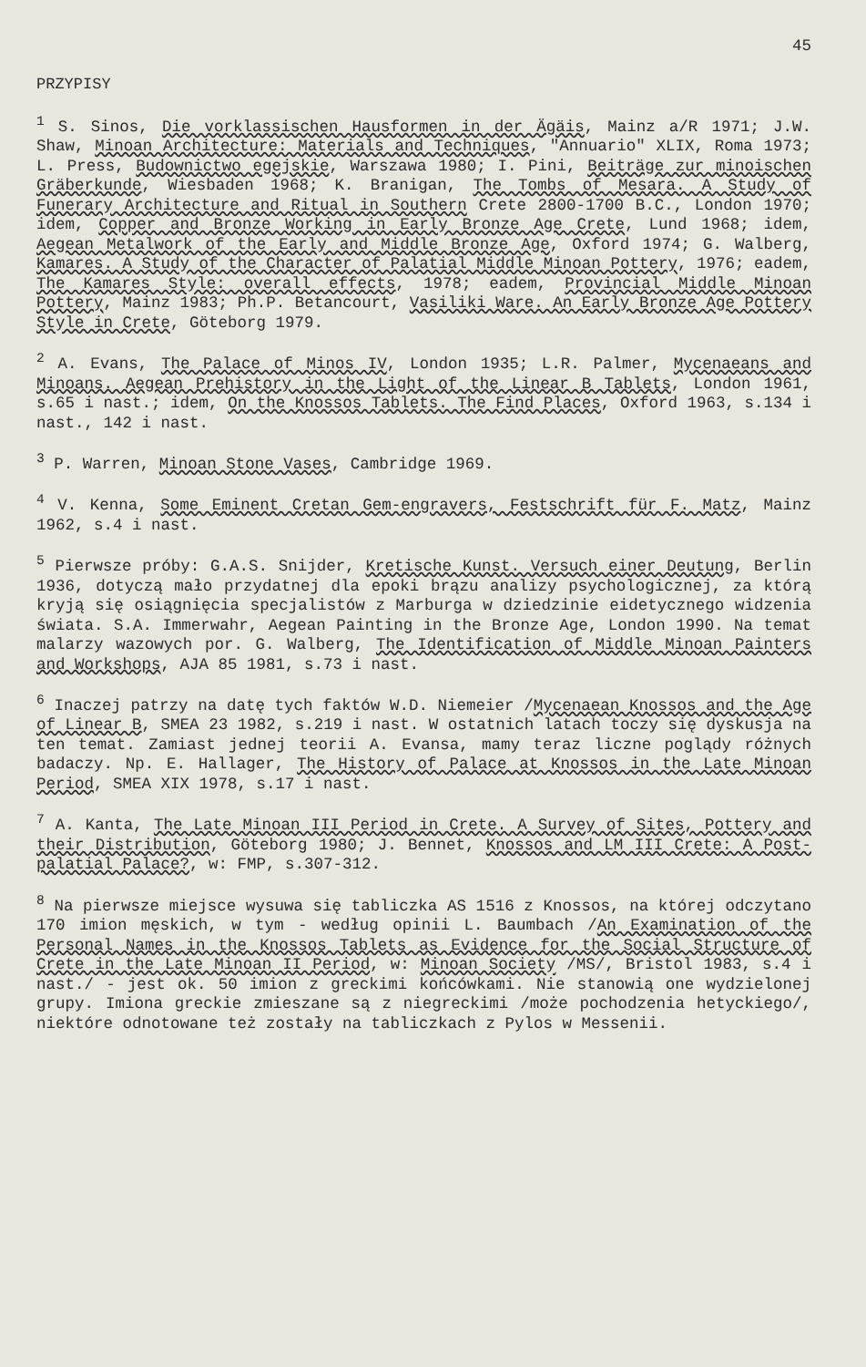45
PRZYPISY
<sup>1</sup> S. Sinos, Die vorklassischen Hausformen in der Ägäis, Mainz a/R 1971; J.W. Shaw, Minoan Architecture: Materials and Techniques, "Annuario" XLIX, Roma 1973; L. Press, Budownictwo egejskie, Warszawa 1980; I. Pini, Beiträge zur minoischen Gräberkunde, Wiesbaden 1968; K. Branigan, The Tombs of Mesara. A Study of Funerary Architecture and Ritual in Southern Crete 2800-1700 B.C., London 1970; idem, Copper and Bronze Working in Early Bronze Age Crete, Lund 1968; idem, Aegean Metalwork of the Early and Middle Bronze Age, Oxford 1974; G. Walberg, Kamares. A Study of the Character of Palatial Middle Minoan Pottery, 1976; eadem, The Kamares Style: overall effects, 1978; eadem, Provincial Middle Minoan Pottery, Mainz 1983; Ph.P. Betancourt, Vasiliki Ware. An Early Bronze Age Pottery Style in Crete, Göteborg 1979.
<sup>2</sup> A. Evans, The Palace of Minos IV, London 1935; L.R. Palmer, Mycenaeans and Minoans. Aegean Prehistory in the Light of the Linear B Tablets, London 1961, s.65 i nast.; idem, On the Knossos Tablets. The Find Places, Oxford 1963, s.134 i nast., 142 i nast.
<sup>3</sup> P. Warren, Minoan Stone Vases, Cambridge 1969.
<sup>4</sup> V. Kenna, Some Eminent Cretan Gem-engravers, Festschrift für F. Matz, Mainz 1962, s.4 i nast.
<sup>5</sup> Pierwsze próby: G.A.S. Snijder, Kretische Kunst. Versuch einer Deutung, Berlin 1936, dotyczą mało przydatnej dla epoki brązu analizy psychologicznej, za którą kryją się osiągnięcia specjalistów z Marburga w dziedzinie eidetycznego widzenia świata. S.A. Immerwahr, Aegean Painting in the Bronze Age, London 1990. Na temat malarzy wazowych por. G. Walberg, The Identification of Middle Minoan Painters and Workshops, AJA 85 1981, s.73 i nast.
<sup>6</sup> Inaczej patrzy na datę tych faktów W.D. Niemeier /Mycenaean Knossos and the Age of Linear B, SMEA 23 1982, s.219 i nast. W ostatnich latach toczy się dyskusja na ten temat. Zamiast jednej teorii A. Evansa, mamy teraz liczne poglądy różnych badaczy. Np. E. Hallager, The History of Palace at Knossos in the Late Minoan Period, SMEA XIX 1978, s.17 i nast.
<sup>7</sup> A. Kanta, The Late Minoan III Period in Crete. A Survey of Sites, Pottery and their Distribution, Göteborg 1980; J. Bennet, Knossos and LM III Crete: A Post-palatial Palace?, w: FMP, s.307-312.
<sup>8</sup> Na pierwsze miejsce wysuwa się tabliczka AS 1516 z Knossos, na której odczytano 170 imion męskich, w tym - według opinii L. Baumbach /An Examination of the Personal Names in the Knossos Tablets as Evidence for the Social Structure of Crete in the Late Minoan II Period, w: Minoan Society /MS/, Bristol 1983, s.4 i nast./ - jest ok. 50 imion z greckimi końcówkami. Nie stanowią one wydzielonej grupy. Imiona greckie zmieszane są z niegreckimi /może pochodzenia hetyckiego/, niektóre odnotowane też zostały na tabliczkach z Pylos w Messenii.